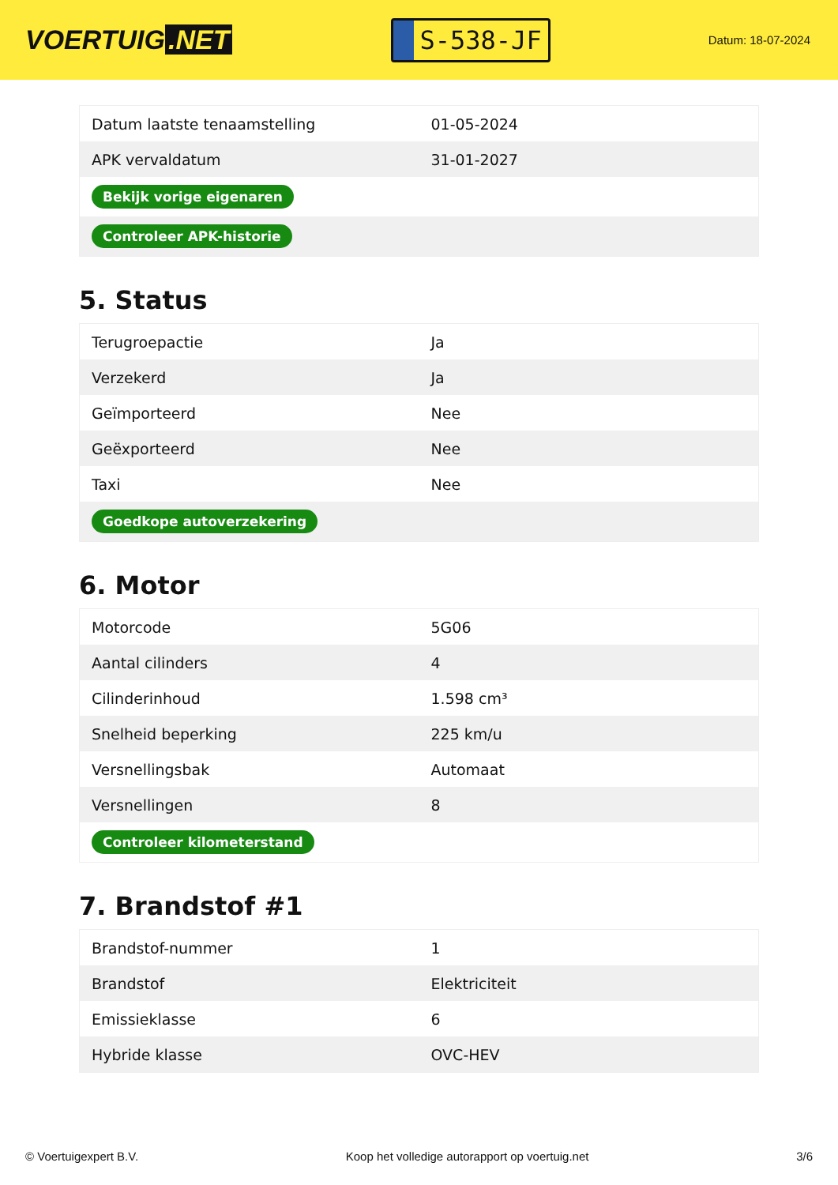VOERTUIG.NET
S-538-JF
Datum: 18-07-2024
| Datum laatste tenaamstelling | 01-05-2024 |
| APK vervaldatum | 31-01-2027 |
| Bekijk vorige eigenaren | |
| Controleer APK-historie | |
5. Status
| Terugroepactie | Ja |
| Verzekerd | Ja |
| Geïmporteerd | Nee |
| Geëxporteerd | Nee |
| Taxi | Nee |
| Goedkope autoverzekering | |
6. Motor
| Motorcode | 5G06 |
| Aantal cilinders | 4 |
| Cilinderinhoud | 1.598 cm³ |
| Snelheid beperking | 225 km/u |
| Versnellingsbak | Automaat |
| Versnellingen | 8 |
| Controleer kilometerstand | |
7. Brandstof #1
| Brandstof-nummer | 1 |
| Brandstof | Elektriciteit |
| Emissieklasse | 6 |
| Hybride klasse | OVC-HEV |
© Voertuigexpert B.V. Koop het volledige autorapport op voertuig.net 3/6